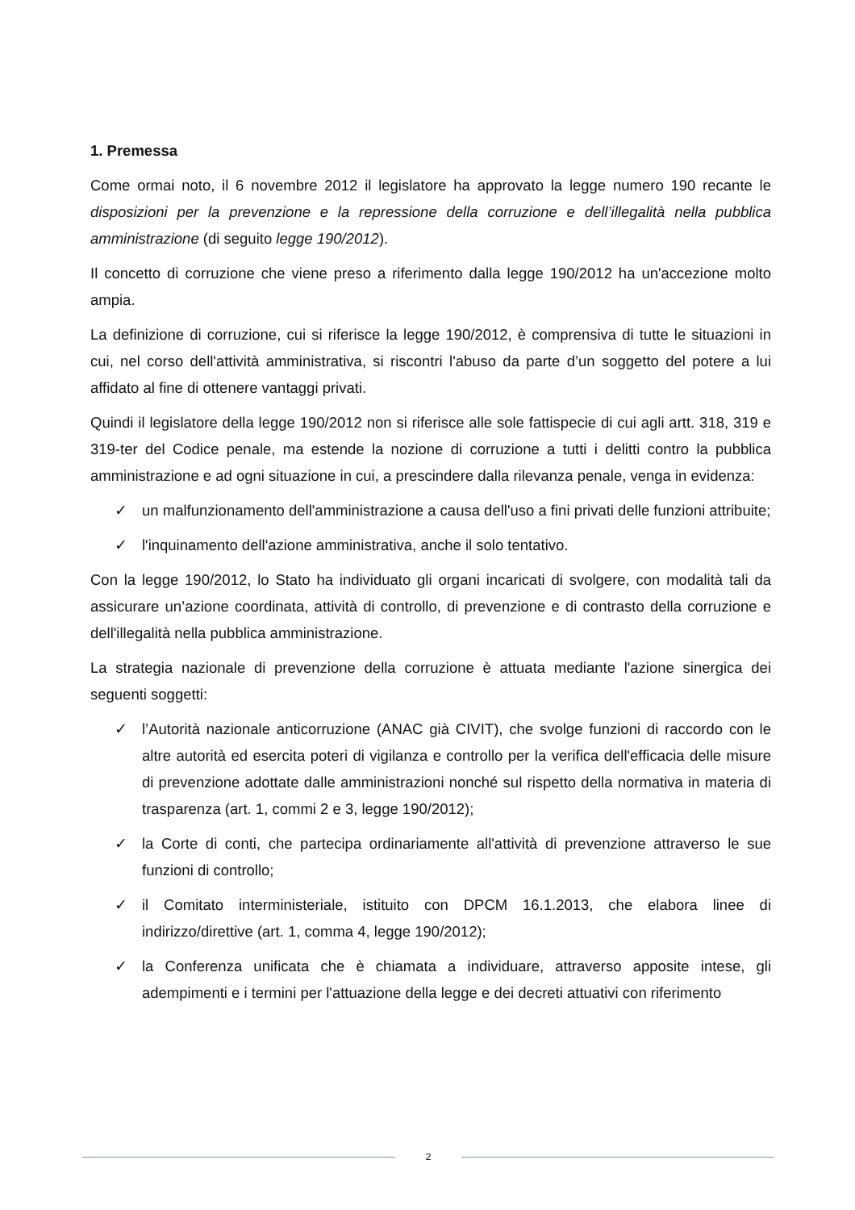1. Premessa
Come ormai noto, il 6 novembre 2012 il legislatore ha approvato la legge numero 190 recante le disposizioni per la prevenzione e la repressione della corruzione e dell’illegalità nella pubblica amministrazione (di seguito legge 190/2012).
Il concetto di corruzione che viene preso a riferimento dalla legge 190/2012 ha un'accezione molto ampia.
La definizione di corruzione, cui si riferisce la legge 190/2012, è comprensiva di tutte le situazioni in cui, nel corso dell'attività amministrativa, si riscontri l'abuso da parte d’un soggetto del potere a lui affidato al fine di ottenere vantaggi privati.
Quindi il legislatore della legge 190/2012 non si riferisce alle sole fattispecie di cui agli artt. 318, 319 e 319-ter del Codice penale, ma estende la nozione di corruzione a tutti i delitti contro la pubblica amministrazione e ad ogni situazione in cui, a prescindere dalla rilevanza penale, venga in evidenza:
✓ un malfunzionamento dell'amministrazione a causa dell'uso a fini privati delle funzioni attribuite;
✓ l'inquinamento dell'azione amministrativa, anche il solo tentativo.
Con la legge 190/2012, lo Stato ha individuato gli organi incaricati di svolgere, con modalità tali da assicurare un’azione coordinata, attività di controllo, di prevenzione e di contrasto della corruzione e dell'illegalità nella pubblica amministrazione.
La strategia nazionale di prevenzione della corruzione è attuata mediante l'azione sinergica dei seguenti soggetti:
✓ l’Autorità nazionale anticorruzione (ANAC già CIVIT), che svolge funzioni di raccordo con le altre autorità ed esercita poteri di vigilanza e controllo per la verifica dell'efficacia delle misure di prevenzione adottate dalle amministrazioni nonché sul rispetto della normativa in materia di trasparenza (art. 1, commi 2 e 3, legge 190/2012);
✓ la Corte di conti, che partecipa ordinariamente all'attività di prevenzione attraverso le sue funzioni di controllo;
✓ il Comitato interministeriale, istituito con DPCM 16.1.2013, che elabora linee di indirizzo/direttive (art. 1, comma 4, legge 190/2012);
✓ la Conferenza unificata che è chiamata a individuare, attraverso apposite intese, gli adempimenti e i termini per l'attuazione della legge e dei decreti attuativi con riferimento
2